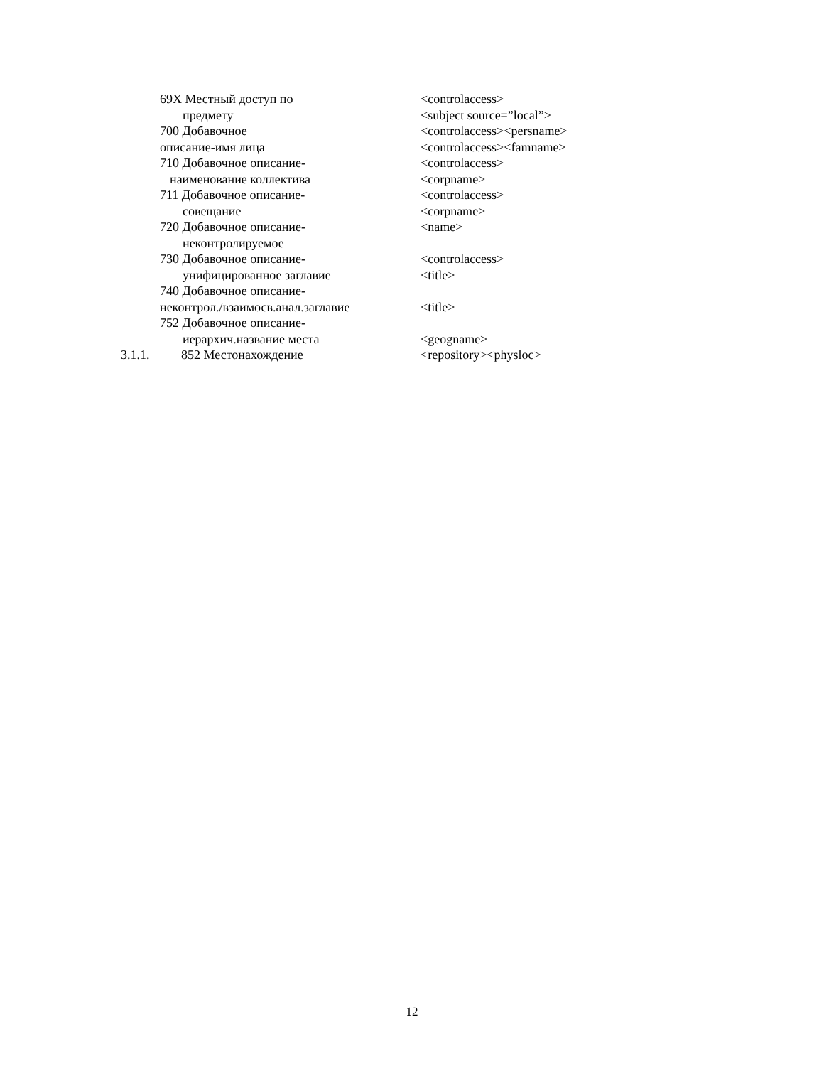| | 69X Местный доступ по | <controlaccess> |
| | предмету | <subject source=”local”> |
| | 700 Добавочное | <controlaccess><persname> |
| | описание-имя лица | <controlaccess><famname> |
| | 710 Добавочное описание- | <controlaccess> |
| | наименование коллектива | <corpname> |
| | 711 Добавочное описание- | <controlaccess> |
| | совещание | <corpname> |
| | 720 Добавочное описание- | <name> |
| | неконтролируемое | |
| | 730 Добавочное описание- | <controlaccess> |
| | унифицированное заглавие | <title> |
| | 740 Добавочное описание- | |
| | неконтрол./взаимосв.анал.заглавие | <title> |
| | 752 Добавочное описание- | |
| | иерархич.название места | <geogname> |
| 3.1.1. | 852 Местонахождение | <repository><physloc> |
12